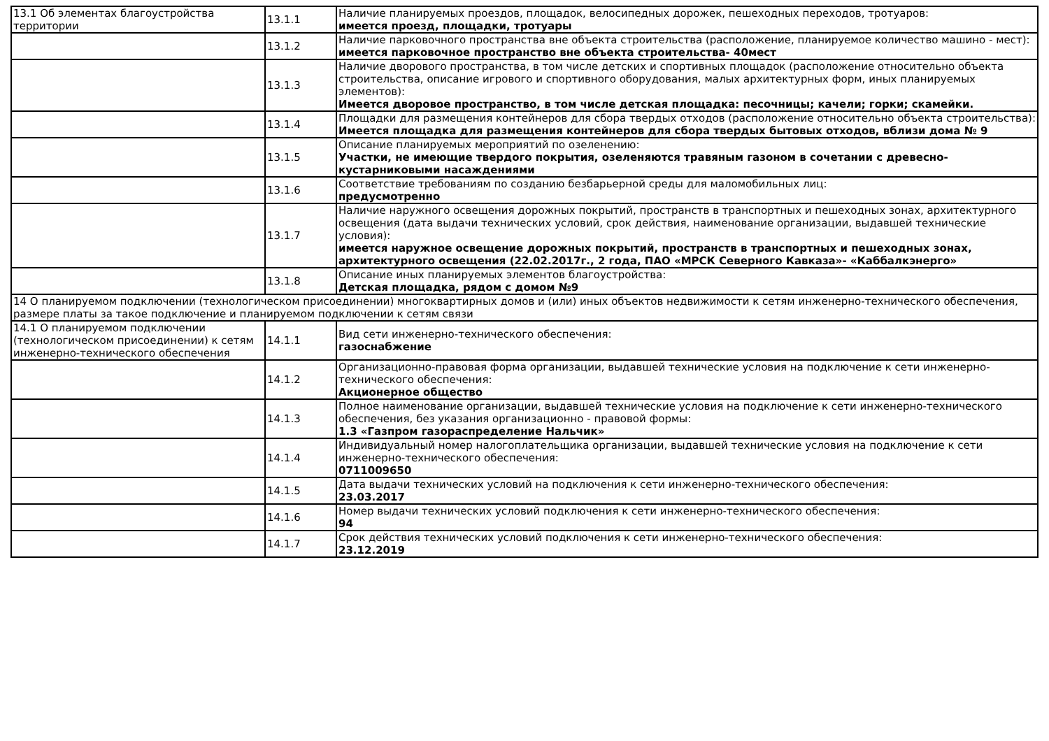| 13.1 Об элементах благоустройства территории | 13.1.1 | Наличие планируемых проездов, площадок, велосипедных дорожек, пешеходных переходов, тротуаров: имеется проезд, площадки, тротуары |
| | 13.1.2 | Наличие парковочного пространства вне объекта строительства (расположение, планируемое количество машино - мест): имеется парковочное пространство вне объекта строительства- 40мест |
| | 13.1.3 | Наличие дворового пространства, в том числе детских и спортивных площадок (расположение относительно объекта строительства, описание игрового и спортивного оборудования, малых архитектурных форм, иных планируемых элементов): Имеется дворовое пространство, в том числе детская площадка: песочницы; качели; горки; скамейки. |
| | 13.1.4 | Площадки для размещения контейнеров для сбора твердых отходов (расположение относительно объекта строительства): Имеется площадка для размещения контейнеров для сбора твердых бытовых отходов, вблизи дома № 9 |
| | 13.1.5 | Описание планируемых мероприятий по озеленению: Участки, не имеющие твердого покрытия, озеленяются травяным газоном в сочетании с древесно-кустарниковыми насаждениями |
| | 13.1.6 | Соответствие требованиям по созданию безбарьерной среды для маломобильных лиц: предусмотренно |
| | 13.1.7 | Наличие наружного освещения дорожных покрытий, пространств в транспортных и пешеходных зонах, архитектурного освещения (дата выдачи технических условий, срок действия, наименование организации, выдавшей технические условия): имеется наружное освещение дорожных покрытий, пространств в транспортных и пешеходных зонах, архитектурного освещения (22.02.2017г., 2 года, ПАО «МРСК Северного Кавказа»- «Каббалкэнерго» |
| | 13.1.8 | Описание иных планируемых элементов благоустройства: Детская площадка, рядом с домом №9 |
| 14 О планируемом подключении (технологическом присоединении) многоквартирных домов и (или) иных объектов недвижимости к сетям инженерно-технического обеспечения, размере платы за такое подключение и планируемом подключении к сетям связи | | |
| 14.1 О планируемом подключении (технологическом присоединении) к сетям инженерно-технического обеспечения | 14.1.1 | Вид сети инженерно-технического обеспечения: газоснабжение |
| | 14.1.2 | Организационно-правовая форма организации, выдавшей технические условия на подключение к сети инженерно-технического обеспечения: Акционерное общество |
| | 14.1.3 | Полное наименование организации, выдавшей технические условия на подключение к сети инженерно-технического обеспечения, без указания организационно - правовой формы: 1.3 «Газпром газораспределение Нальчик» |
| | 14.1.4 | Индивидуальный номер налогоплательщика организации, выдавшей технические условия на подключение к сети инженерно-технического обеспечения: 0711009650 |
| | 14.1.5 | Дата выдачи технических условий на подключения к сети инженерно-технического обеспечения: 23.03.2017 |
| | 14.1.6 | Номер выдачи технических условий подключения к сети инженерно-технического обеспечения: 94 |
| | 14.1.7 | Срок действия технических условий подключения к сети инженерно-технического обеспечения: 23.12.2019 |